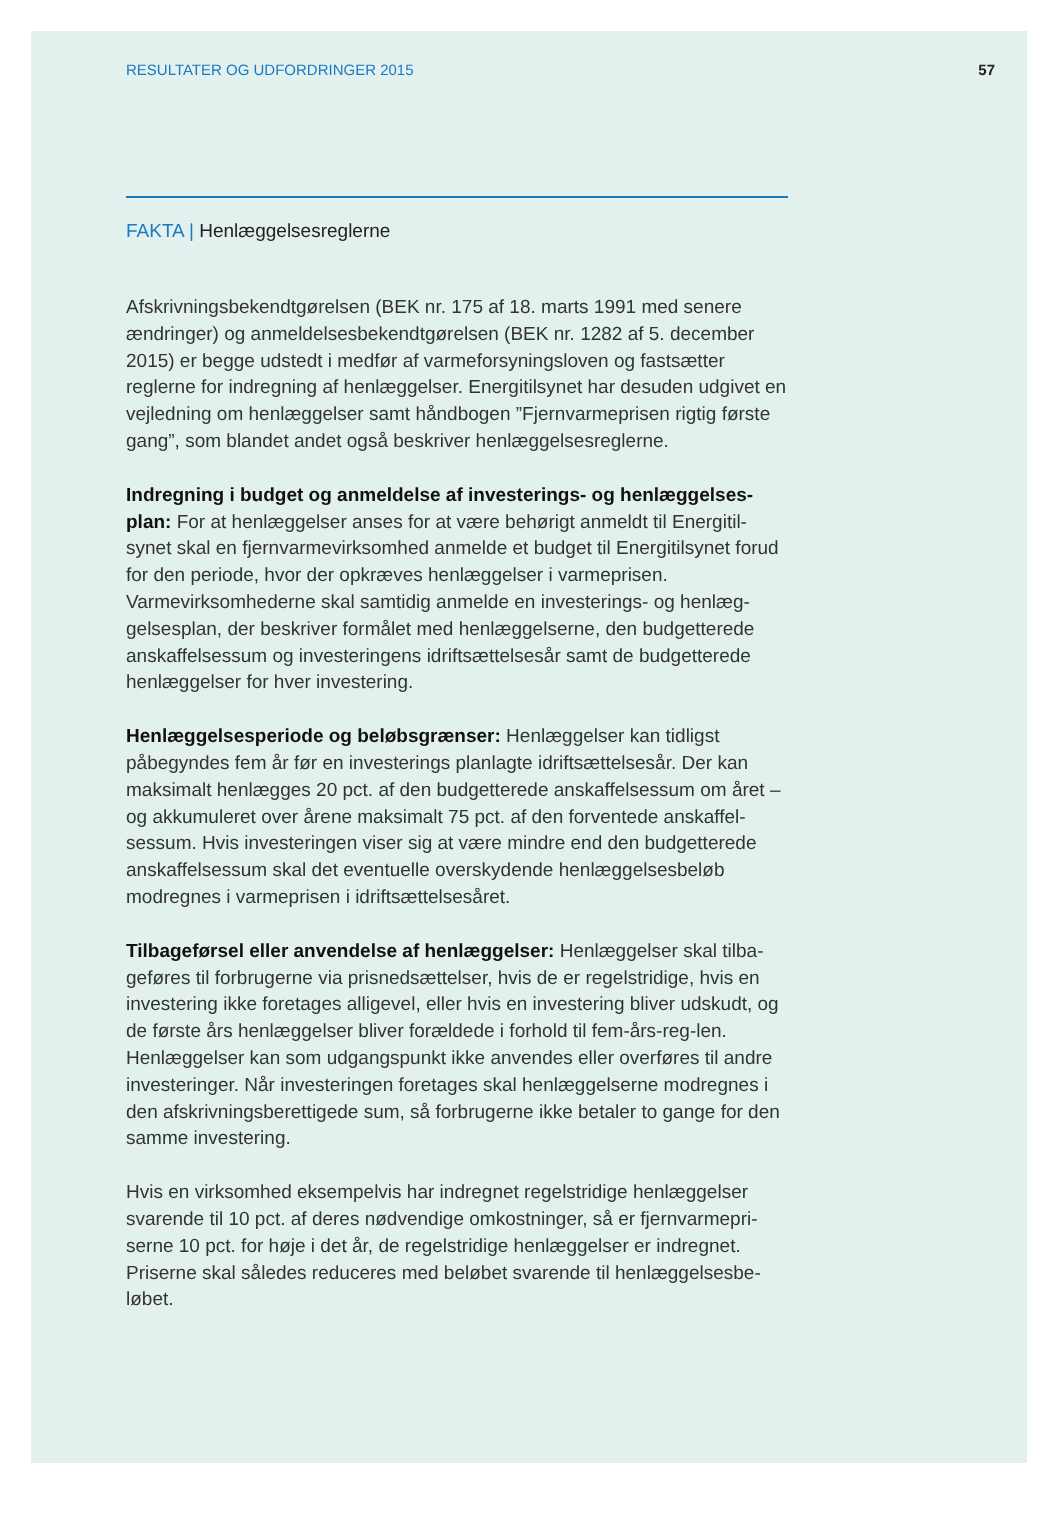RESULTATER OG UDFORDRINGER 2015 57
FAKTA | Henlæggelsesreglerne
Afskrivningsbekendtgørelsen (BEK nr. 175 af 18. marts 1991 med senere ændringer) og anmeldelsesbekendtgørelsen (BEK nr. 1282 af 5. december 2015) er begge udstedt i medfør af varmeforsyningsloven og fastsætter reglerne for indregning af henlæggelser. Energitilsynet har desuden udgivet en vejledning om henlæggelser samt håndbogen ”Fjernvarmeprisen rigtig første gang”, som blandet andet også beskriver henlæggelsesreglerne.
Indregning i budget og anmeldelse af investerings- og henlæggelses-plan: For at henlæggelser anses for at være behørigt anmeldt til Energitil-synet skal en fjernvarmevirksomhed anmelde et budget til Energitilsynet forud for den periode, hvor der opkræves henlæggelser i varmeprisen. Varmevirksomhederne skal samtidig anmelde en investerings- og henlæg-gelsesplan, der beskriver formålet med henlæggelserne, den budgetterede anskaffelsessum og investeringens idriftsættelsesår samt de budgetterede henlæggelser for hver investering.
Henlæggelsesperiode og beløbsgrænser: Henlæggelser kan tidligst påbegyndes fem år før en investerings planlagte idriftsættelsesår. Der kan maksimalt henlægges 20 pct. af den budgetterede anskaffelsessum om året – og akkumuleret over årene maksimalt 75 pct. af den forventede anskaffel-sessum. Hvis investeringen viser sig at være mindre end den budgetterede anskaffelsessum skal det eventuelle overskydende henlæggelsesbeløb modregnes i varmeprisen i idriftsættelsesåret.
Tilbageførsel eller anvendelse af henlæggelser: Henlæggelser skal tilba-geføres til forbrugerne via prisnedsættelser, hvis de er regelstridige, hvis en investering ikke foretages alligevel, eller hvis en investering bliver udskudt, og de første års henlæggelser bliver forældede i forhold til fem-års-reg-len. Henlæggelser kan som udgangspunkt ikke anvendes eller overføres til andre investeringer. Når investeringen foretages skal henlæggelserne modregnes i den afskrivningsberettigede sum, så forbrugerne ikke betaler to gange for den samme investering.
Hvis en virksomhed eksempelvis har indregnet regelstridige henlæggelser svarende til 10 pct. af deres nødvendige omkostninger, så er fjernvarmepri-serne 10 pct. for høje i det år, de regelstridige henlæggelser er indregnet. Priserne skal således reduceres med beløbet svarende til henlæggelsesbe-løbet.